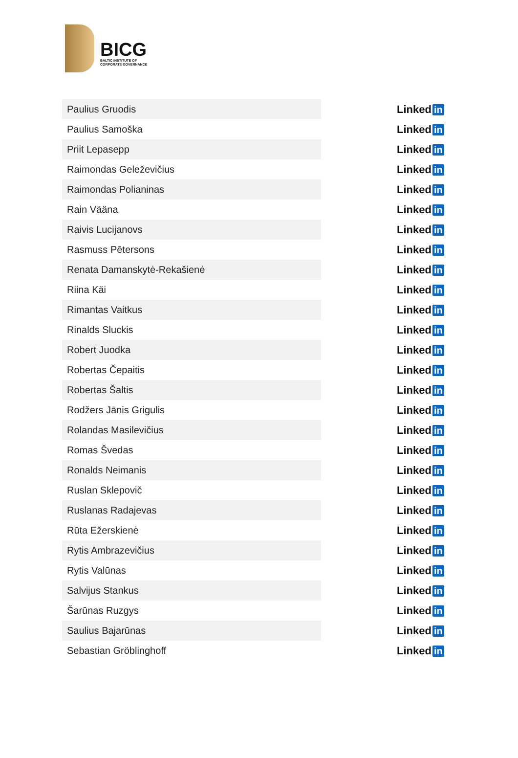BICG
BALTIC INSTITUTE OF
CORPORATE GOVERNANCE
| Paulius Gruodis | | Linked in |
| Paulius Samoška | | Linked in |
| Priit Lepasepp | | Linked in |
| Raimondas Geleževičius | | Linked in |
| Raimondas Polianinas | | Linked in |
| Rain Vääna | | Linked in |
| Raivis Lucijanovs | | Linked in |
| Rasmuss Pētersons | | Linked in |
| Renata Damanskytė-Rekašienė | | Linked in |
| Riina Käi | | Linked in |
| Rimantas Vaitkus | | Linked in |
| Rinalds Sluckis | | Linked in |
| Robert Juodka | | Linked in |
| Robertas Čepaitis | | Linked in |
| Robertas Šaltis | | Linked in |
| Rodžers Jānis Grigulis | | Linked in |
| Rolandas Masilevičius | | Linked in |
| Romas Švedas | | Linked in |
| Ronalds Neimanis | | Linked in |
| Ruslan Sklepovič | | Linked in |
| Ruslanas Radajevas | | Linked in |
| Rūta Ežerskienė | | Linked in |
| Rytis Ambrazevičius | | Linked in |
| Rytis Valūnas | | Linked in |
| Salvijus Stankus | | Linked in |
| Šarūnas Ruzgys | | Linked in |
| Saulius Bajarūnas | | Linked in |
| Sebastian Gröblinghoff | | Linked in |